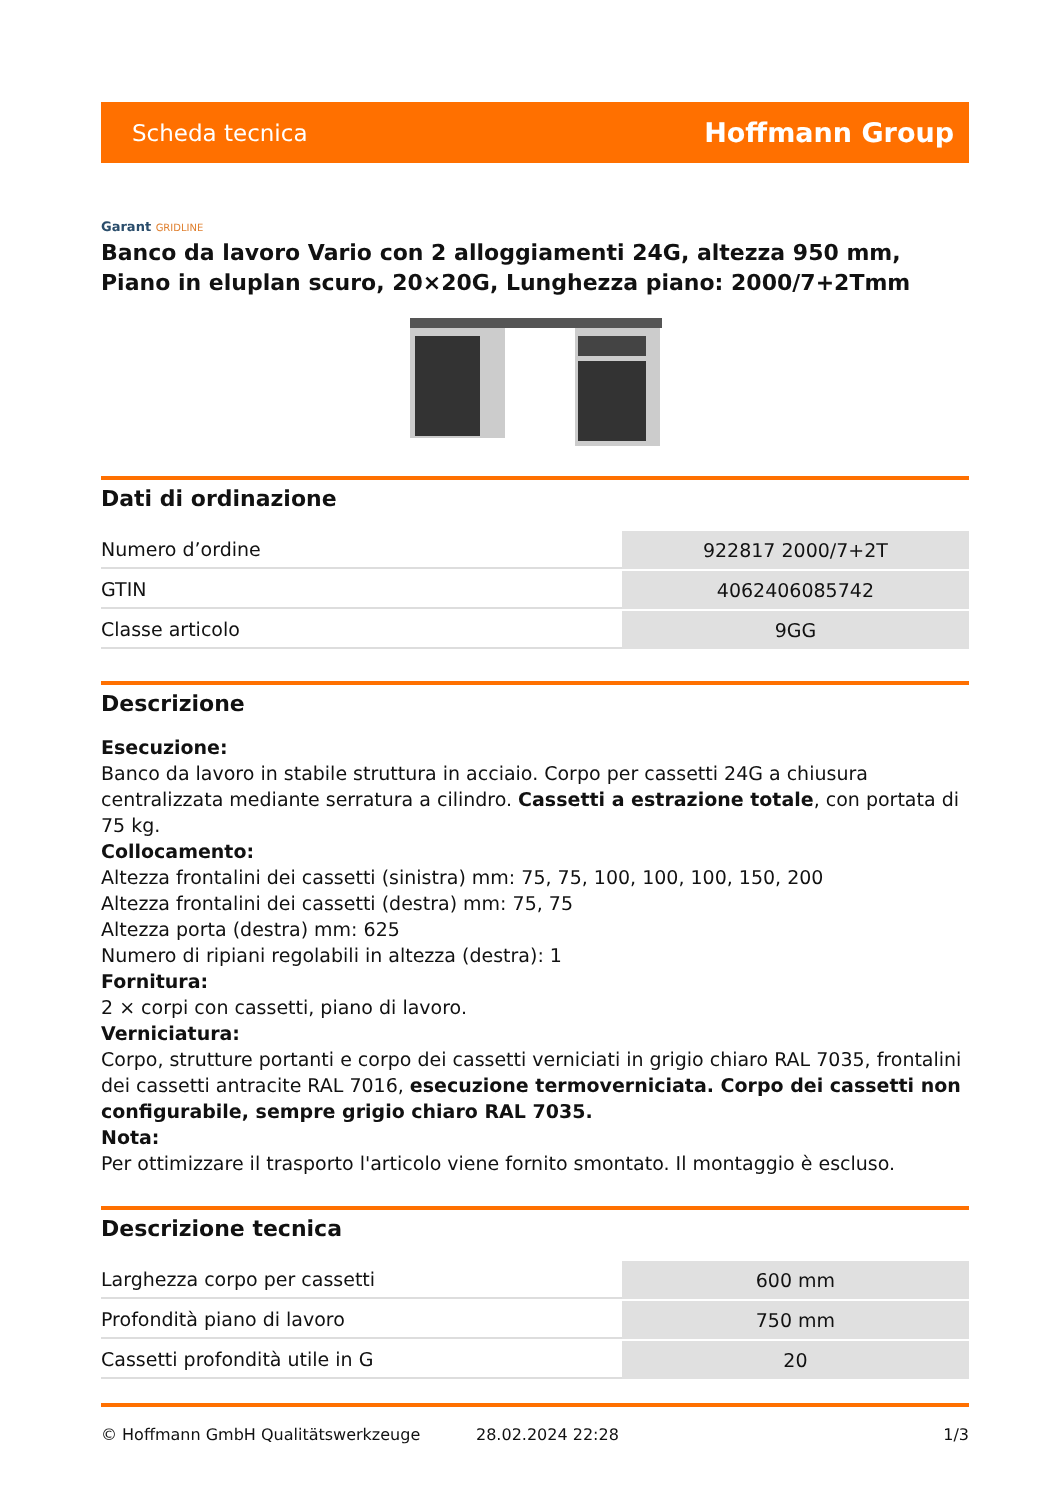Scheda tecnica
Hoffmann Group
Garant GRIDLINE
Banco da lavoro Vario con 2 alloggiamenti 24G, altezza 950 mm, Piano in eluplan scuro, 20×20G, Lunghezza piano: 2000/7+2Tmm
Dati di ordinazione
| Numero d’ordine | 922817 2000/7+2T |
| GTIN | 4062406085742 |
| Classe articolo | 9GG |
Descrizione
Esecuzione:
Banco da lavoro in stabile struttura in acciaio. Corpo per cassetti 24G a chiusura centralizzata mediante serratura a cilindro. Cassetti a estrazione totale, con portata di 75 kg.
Collocamento:
Altezza frontalini dei cassetti (sinistra) mm: 75, 75, 100, 100, 100, 150, 200
Altezza frontalini dei cassetti (destra) mm: 75, 75
Altezza porta (destra) mm: 625
Numero di ripiani regolabili in altezza (destra): 1
Fornitura:
2 × corpi con cassetti, piano di lavoro.
Verniciatura:
Corpo, strutture portanti e corpo dei cassetti verniciati in grigio chiaro RAL 7035, frontalini dei cassetti antracite RAL 7016, esecuzione termoverniciata. Corpo dei cassetti non configurabile, sempre grigio chiaro RAL 7035.
Nota:
Per ottimizzare il trasporto l'articolo viene fornito smontato. Il montaggio è escluso.
Descrizione tecnica
| Larghezza corpo per cassetti | 600 mm |
| Profondità piano di lavoro | 750 mm |
| Cassetti profondità utile in G | 20 |
© Hoffmann GmbH Qualitätswerkzeuge 28.02.2024 22:28 1/3